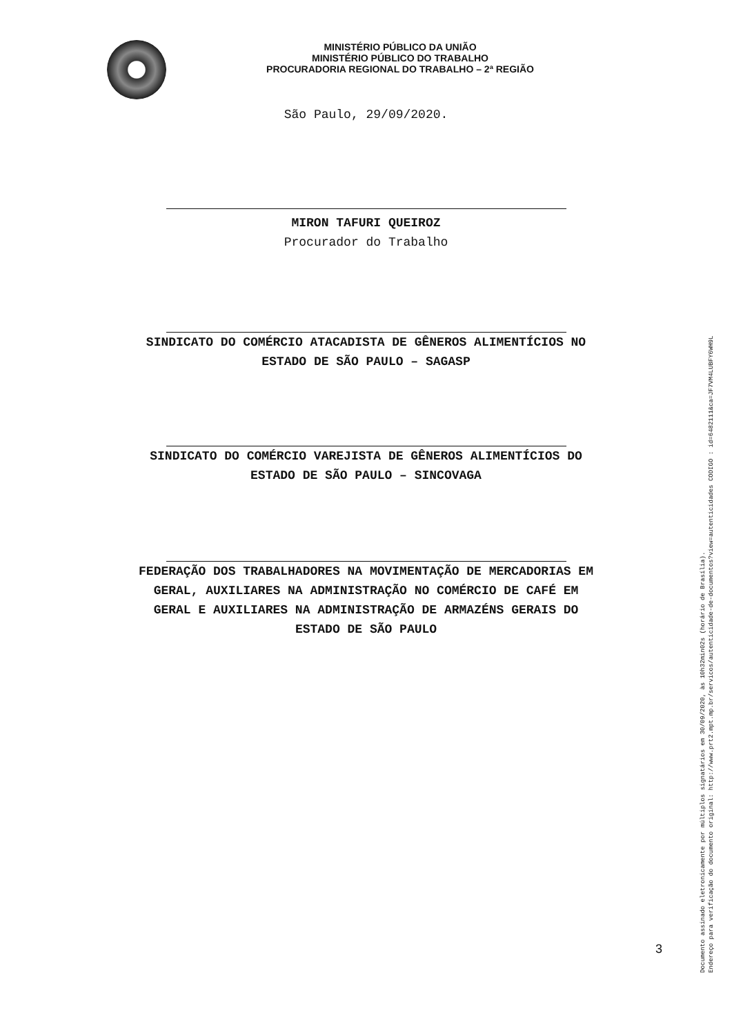MINISTÉRIO PÚBLICO DA UNIÃO
MINISTÉRIO PÚBLICO DO TRABALHO
PROCURADORIA REGIONAL DO TRABALHO – 2ª REGIÃO
São Paulo, 29/09/2020.
MIRON TAFURI QUEIROZ
Procurador do Trabalho
SINDICATO DO COMÉRCIO ATACADISTA DE GÊNEROS ALIMENTÍCIOS NO
ESTADO DE SÃO PAULO – SAGASP
SINDICATO DO COMÉRCIO VAREJISTA DE GÊNEROS ALIMENTÍCIOS DO
ESTADO DE SÃO PAULO – SINCOVAGA
FEDERAÇÃO DOS TRABALHADORES NA MOVIMENTAÇÃO DE MERCADORIAS EM
GERAL, AUXILIARES NA ADMINISTRAÇÃO NO COMÉRCIO DE CAFÉ EM
GERAL E AUXILIARES NA ADMINISTRAÇÃO DE ARMAZÉNS GERAIS DO
ESTADO DE SÃO PAULO
3
Documento assinado eletronicamente por múltiplos signatários em 30/09/2020, às 10h32min02s (horário de Brasília).
Endereço para verificação do documento original: http://www.prt2.mpt.mp.br/servicos/autenticidade-de-documentos?view=autenticidades CODIGO : id=6482111&ca=JF7VM4LUBFY6WH9L